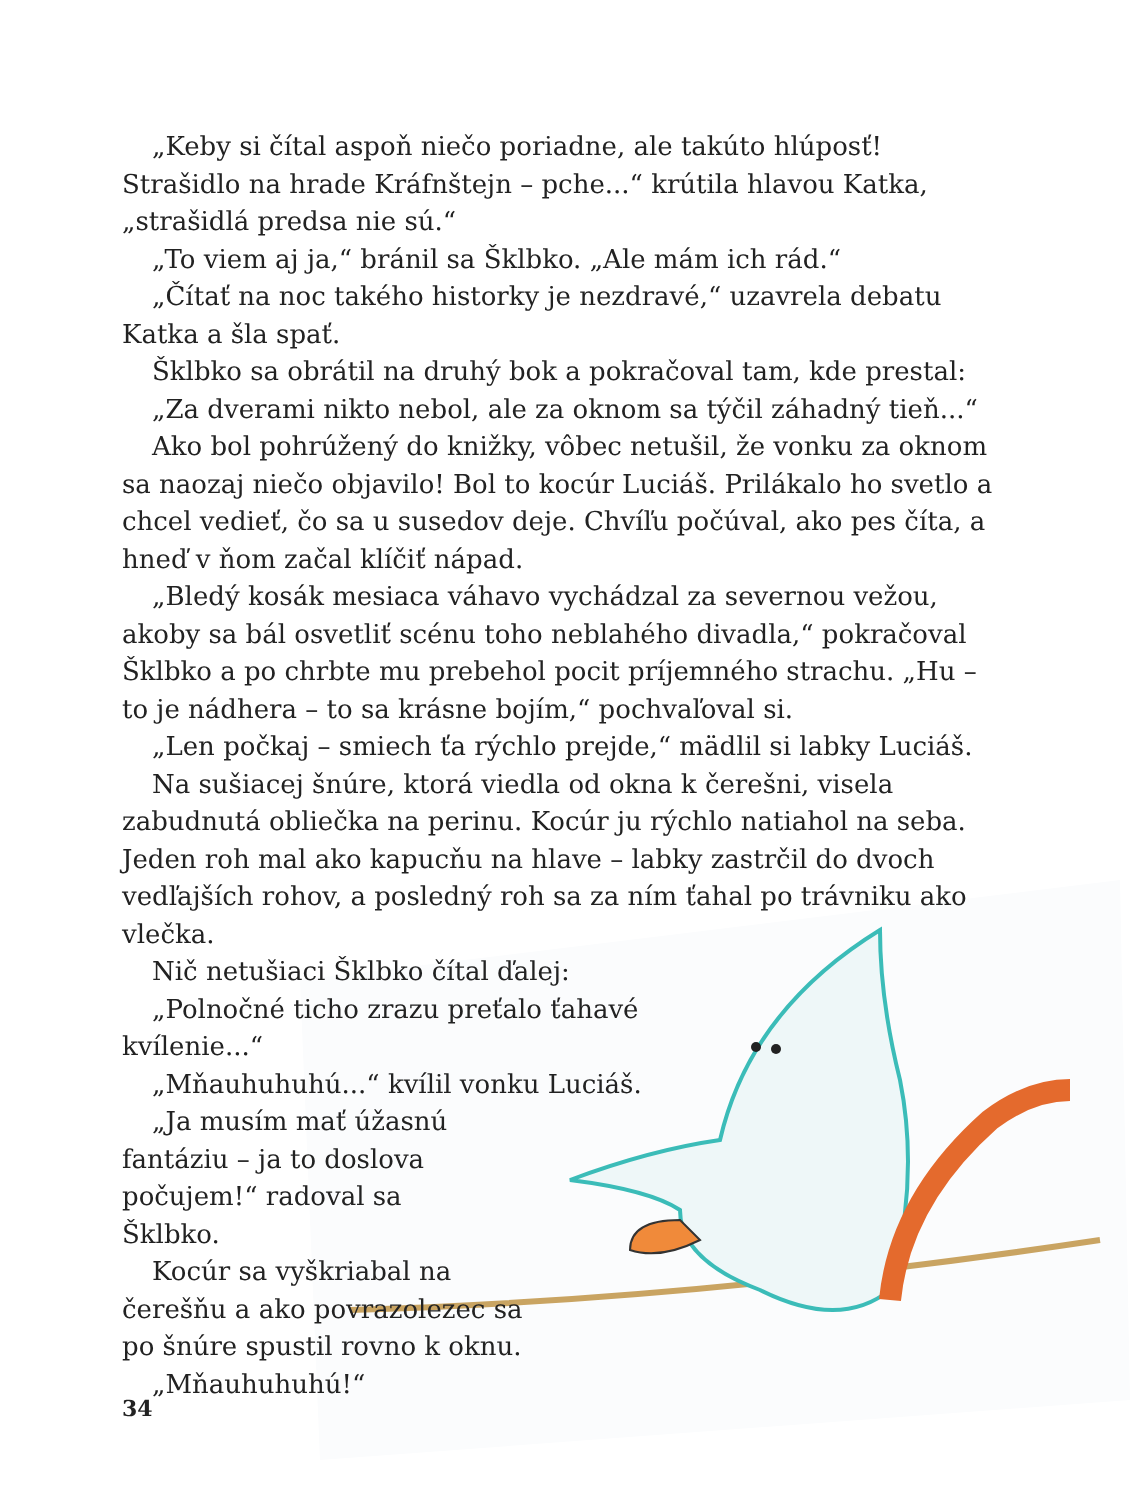„Keby si čítal aspoň niečo poriadne, ale takúto hlúposť! Strašidlo na hrade Kráfnštejn – pche...“ krútila hlavou Katka, „strašidlá predsa nie sú.“
„To viem aj ja,“ bránil sa Šklbko. „Ale mám ich rád.“
„Čítať na noc takého historky je nezdravé,“ uzavrela debatu Katka a šla spať.
Šklbko sa obrátil na druhý bok a pokračoval tam, kde prestal:
„Za dverami nikto nebol, ale za oknom sa týčil záhadný tieň...“
Ako bol pohrúžený do knižky, vôbec netušil, že vonku za oknom sa naozaj niečo objavilo! Bol to kocúr Luciáš. Prilákalo ho svetlo a chcel vedieť, čo sa u susedov deje. Chvíľu počúval, ako pes číta, a hneď v ňom začal klíčiť nápad.
„Bledý kosák mesiaca váhavo vychádzal za severnou vežou, akoby sa bál osvetliť scénu toho neblahého divadla,“ pokračoval Šklbko a po chrbte mu prebehol pocit príjemného strachu. „Hu – to je nádhera – to sa krásne bojím,“ pochvaľoval si.
„Len počkaj – smiech ťa rýchlo prejde,“ mädlil si labky Luciáš.
Na sušiacej šnúre, ktorá viedla od okna k čerešni, visela zabudnutá obliečka na perinu. Kocúr ju rýchlo natiahol na seba. Jeden roh mal ako kapucňu na hlave – labky zastrčil do dvoch vedľajších rohov, a posledný roh sa za ním ťahal po trávniku ako vlečka.
Nič netušiaci Šklbko čítal ďalej:
„Polnočné ticho zrazu preťalo ťahavé kvílenie...“
„Mňauhuhuhú...“ kvílil vonku Luciáš.
„Ja musím mať úžasnú fantáziu – ja to doslova počujem!“ radoval sa Šklbko.
Kocúr sa vyškriabal na čerešňu a ako povrazolezec sa po šnúre spustil rovno k oknu.
„Mňauhuhuhú!“
34